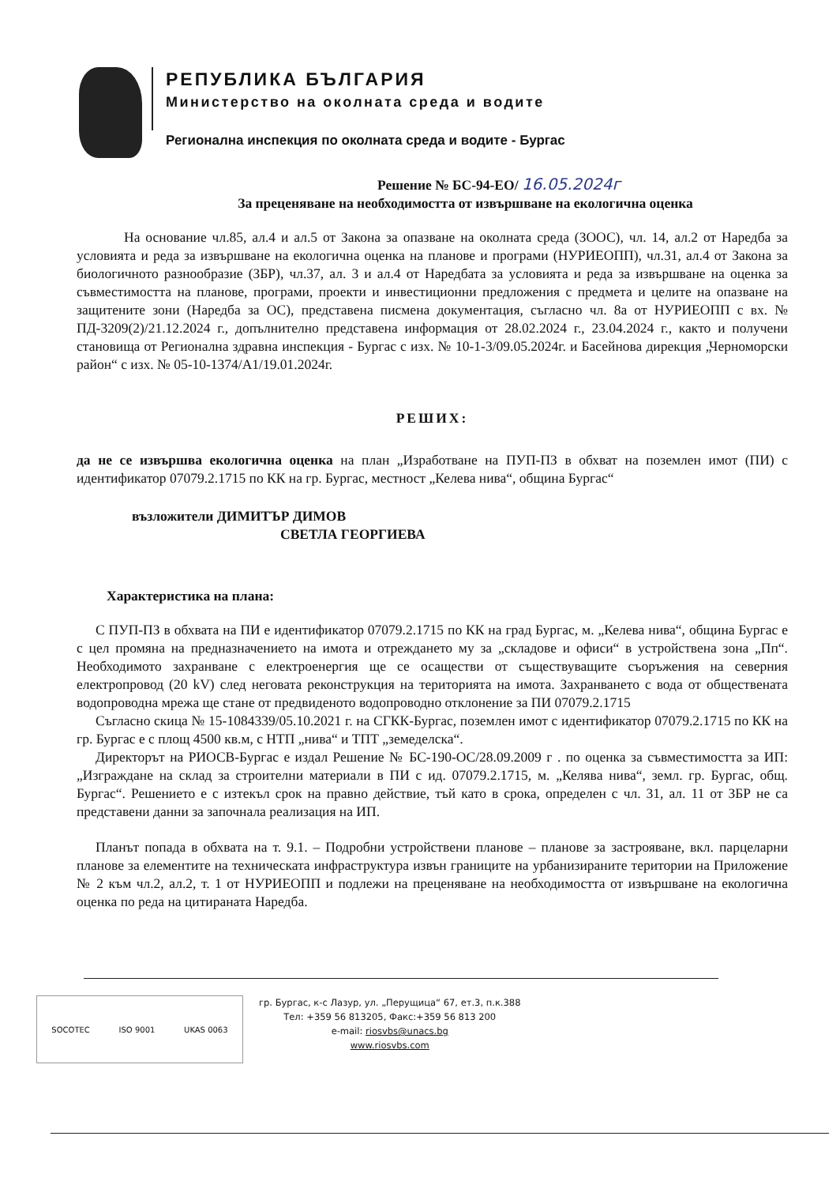РЕПУБЛИКА БЪЛГАРИЯ
Министерство на околната среда и водите
Регионална инспекция по околната среда и водите - Бургас
Решение № БС-94-ЕО/ 16.05.2024г
За преценяване на необходимостта от извършване на екологична оценка
На основание чл.85, ал.4 и ал.5 от Закона за опазване на околната среда (ЗООС), чл. 14, ал.2 от Наредба за условията и реда за извършване на екологична оценка на планове и програми (НУРИЕОПП), чл.31, ал.4 от Закона за биологичното разнообразие (ЗБР), чл.37, ал. 3 и ал.4 от Наредбата за условията и реда за извършване на оценка за съвместимостта на планове, програми, проекти и инвестиционни предложения с предмета и целите на опазване на защитените зони (Наредба за ОС), представена писмена документация, съгласно чл. 8а от НУРИЕОПП с вх. № ПД-3209(2)/21.12.2024 г., допълнително представена информация от 28.02.2024 г., 23.04.2024 г., както и получени становища от Регионална здравна инспекция - Бургас с изх. № 10-1-3/09.05.2024г. и Басейнова дирекция „Черноморски район“ с изх. № 05-10-1374/А1/19.01.2024г.
РЕШИХ:
да не се извършва екологична оценка на план „Изработване на ПУП-ПЗ в обхват на поземлен имот (ПИ) с идентификатор 07079.2.1715 по КК на гр. Бургас, местност „Келева нива“, община Бургас“
възложители ДИМИТЪР ДИМОВ
СВЕТЛА ГЕОРГИЕВА
Характеристика на плана:
С ПУП-ПЗ в обхвата на ПИ е идентификатор 07079.2.1715 по КК на град Бургас, м. „Келева нива“, община Бургас е с цел промяна на предназначението на имота и отреждането му за „складове и офиси“ в устройствена зона „Пп“. Необходимото захранване с електроенергия ще се осаществи от съществуващите съоръжения на северния електропровод (20 kV) след неговата реконструкция на територията на имота. Захранването с вода от обществената водопроводна мрежа ще стане от предвиденото водопроводно отклонение за ПИ 07079.2.1715
Съгласно скица № 15-1084339/05.10.2021 г. на СГКК-Бургас, поземлен имот с идентификатор 07079.2.1715 по КК на гр. Бургас е с площ 4500 кв.м, с НТП „нива“ и ТПТ „земеделска“.
Директорът на РИОСВ-Бургас е издал Решение № БС-190-ОС/28.09.2009 г . по оценка за съвместимостта за ИП: „Изграждане на склад за строителни материали в ПИ с ид. 07079.2.1715, м. „Келява нива“, земл. гр. Бургас, общ. Бургас“. Решението е с изтекъл срок на правно действие, тъй като в срока, определен с чл. 31, ал. 11 от ЗБР не са представени данни за започнала реализация на ИП.
Планът попада в обхвата на т. 9.1. – Подробни устройствени планове – планове за застрояване, вкл. парцеларни планове за елементите на техническата инфраструктура извън границите на урбанизираните територии на Приложение № 2 към чл.2, ал.2, т. 1 от НУРИЕОПП и подлежи на преценяване на необходимостта от извършване на екологична оценка по реда на цитираната Наредба.
SOCOTEC ISO 9001 UKAS 0063
гр. Бургас, к-с Лазур, ул. „Перущица“ 67, ет.3, п.к.388
Тел: +359 56 813205, Факс:+359 56 813 200
e-mail: riosvbs@unacs.bg
www.riosvbs.com